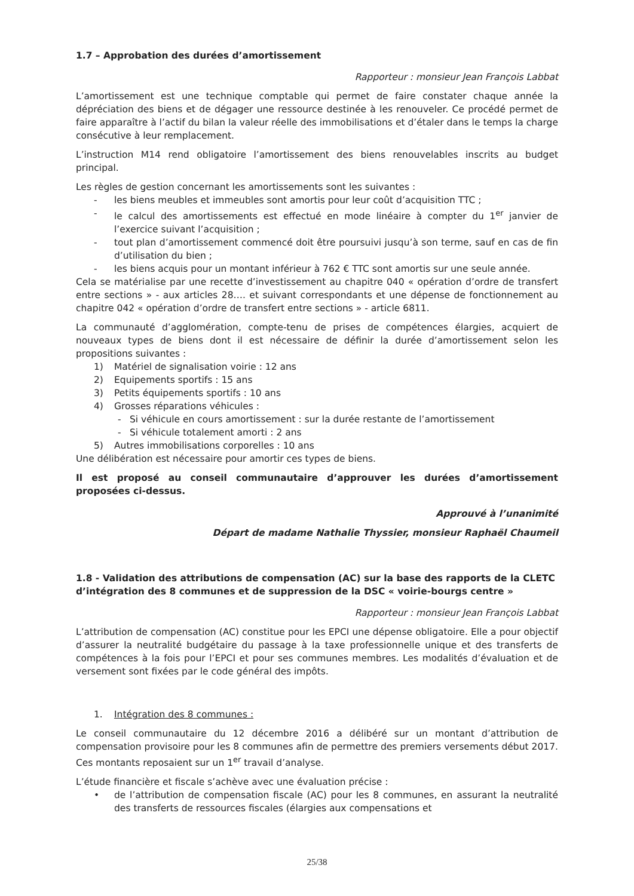1.7 – Approbation des durées d’amortissement
Rapporteur : monsieur Jean François Labbat
L’amortissement est une technique comptable qui permet de faire constater chaque année la dépréciation des biens et de dégager une ressource destinée à les renouveler. Ce procédé permet de faire apparaître à l’actif du bilan la valeur réelle des immobilisations et d’étaler dans le temps la charge consécutive à leur remplacement.
L’instruction M14 rend obligatoire l’amortissement des biens renouvelables inscrits au budget principal.
Les règles de gestion concernant les amortissements sont les suivantes :
- les biens meubles et immeubles sont amortis pour leur coût d’acquisition TTC ;
- le calcul des amortissements est effectué en mode linéaire à compter du 1<sup>er</sup> janvier de l’exercice suivant l’acquisition ;
- tout plan d’amortissement commencé doit être poursuivi jusqu’à son terme, sauf en cas de fin d’utilisation du bien ;
- les biens acquis pour un montant inférieur à 762 € TTC sont amortis sur une seule année.
Cela se matérialise par une recette d’investissement au chapitre 040 « opération d’ordre de transfert entre sections » - aux articles 28…. et suivant correspondants et une dépense de fonctionnement au chapitre 042 « opération d’ordre de transfert entre sections » - article 6811.
La communauté d’agglomération, compte-tenu de prises de compétences élargies, acquiert de nouveaux types de biens dont il est nécessaire de définir la durée d’amortissement selon les propositions suivantes :
1) Matériel de signalisation voirie : 12 ans
2) Equipements sportifs : 15 ans
3) Petits équipements sportifs : 10 ans
4) Grosses réparations véhicules :
- Si véhicule en cours amortissement : sur la durée restante de l’amortissement
- Si véhicule totalement amorti : 2 ans
5) Autres immobilisations corporelles : 10 ans
Une délibération est nécessaire pour amortir ces types de biens.
Il est proposé au conseil communautaire d’approuver les durées d’amortissement proposées ci-dessus.
Approuvé à l’unanimité
Départ de madame Nathalie Thyssier, monsieur Raphaël Chaumeil
1.8 - Validation des attributions de compensation (AC) sur la base des rapports de la CLETC d’intégration des 8 communes et de suppression de la DSC « voirie-bourgs centre »
Rapporteur : monsieur Jean François Labbat
L’attribution de compensation (AC) constitue pour les EPCI une dépense obligatoire. Elle a pour objectif d’assurer la neutralité budgétaire du passage à la taxe professionnelle unique et des transferts de compétences à la fois pour l’EPCI et pour ses communes membres. Les modalités d’évaluation et de versement sont fixées par le code général des impôts.
1. Intégration des 8 communes :
Le conseil communautaire du 12 décembre 2016 a délibéré sur un montant d’attribution de compensation provisoire pour les 8 communes afin de permettre des premiers versements début 2017. Ces montants reposaient sur un 1<sup>er</sup> travail d’analyse.
L’étude financière et fiscale s’achève avec une évaluation précise :
• de l’attribution de compensation fiscale (AC) pour les 8 communes, en assurant la neutralité des transferts de ressources fiscales (élargies aux compensations et
25/38